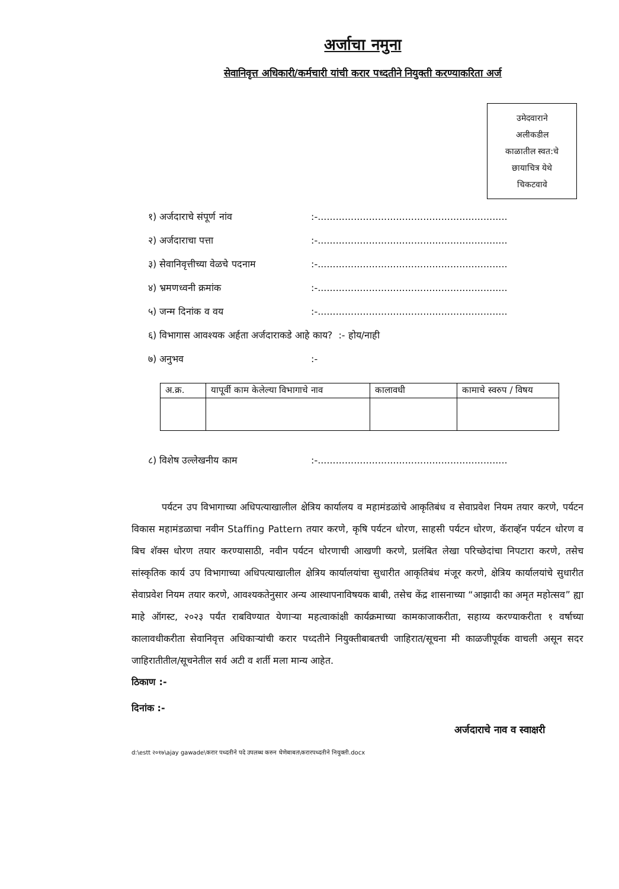अर्जाचा नमुना
सेवानिवृत्त अधिकारी/कर्मचारी यांची करार पध्दतीने नियुक्ती करण्याकरिता अर्ज
उमेदवाराने
अलीकडील
काळातील स्वत:चे
छायाचित्र येथे
चिकटवावे
१) अर्जदाराचे संपूर्ण नांव:-...............................................................
२) अर्जदाराचा पत्ता:-...............................................................
३) सेवानिवृत्तीच्या वेळचे पदनाम:-...............................................................
४) भ्रमणध्वनी क्रमांक:-...............................................................
५) जन्म दिनांक व वय:-...............................................................
६) विभागास आवश्यक अर्हता अर्जदाराकडे आहे काय? :- होय/नाही
७) अनुभव:-
| अ.क्र. | यापूर्वी काम केलेल्या विभागाचे नाव | कालावधी | कामाचे स्वरुप / विषय |
| --- | --- | --- | --- |
८) विशेष उल्लेखनीय काम:-...............................................................
पर्यटन उप विभागाच्या अधिपत्याखालील क्षेत्रिय कार्यालय व महामंडळांचे आकृतिबंध व सेवाप्रवेश नियम तयार करणे, पर्यटन विकास महामंडळाचा नवीन Staffing Pattern तयार करणे, कृषि पर्यटन धोरण, साहसी पर्यटन धोरण, कॅराव्हॅन पर्यटन धोरण व बिच शॅक्स धोरण तयार करण्यासाठी, नवीन पर्यटन धोरणाची आखणी करणे, प्रलंबित लेखा परिच्छेदांचा निपटारा करणे, तसेच सांस्कृतिक कार्य उप विभागाच्या अधिपत्याखालील क्षेत्रिय कार्यालयांचा सुधारीत आकृतिबंध मंजूर करणे, क्षेत्रिय कार्यालयांचे सुधारीत सेवाप्रवेश नियम तयार करणे, आवश्यकतेनुसार अन्य आस्थापनाविषयक बाबी, तसेच केंद्र शासनाच्या “आझादी का अमृत महोत्सव” ह्या माहे ऑगस्ट, २०२३ पर्यंत राबविण्यात येणाऱ्या महत्वाकांक्षी कार्यक्रमाच्या कामकाजाकरीता, सहाय्य करण्याकरीता १ वर्षाच्या कालावधीकरीता सेवानिवृत्त अधिकाऱ्यांची करार पध्दतीने नियुक्तीबाबतची जाहिरात/सूचना मी काळजीपूर्वक वाचली असून सदर जाहिरातीतील/सूचनेतील सर्व अटी व शर्ती मला मान्य आहेत.
ठिकाण :-
दिनांक :-
अर्जदाराचे नाव व स्वाक्षरी
d:\estt २०१७\ajay gawade\करार पध्दतीने पदे उपलब्ध करुन घेणेबाबत\करारपध्दतीने नियुक्ती.docx